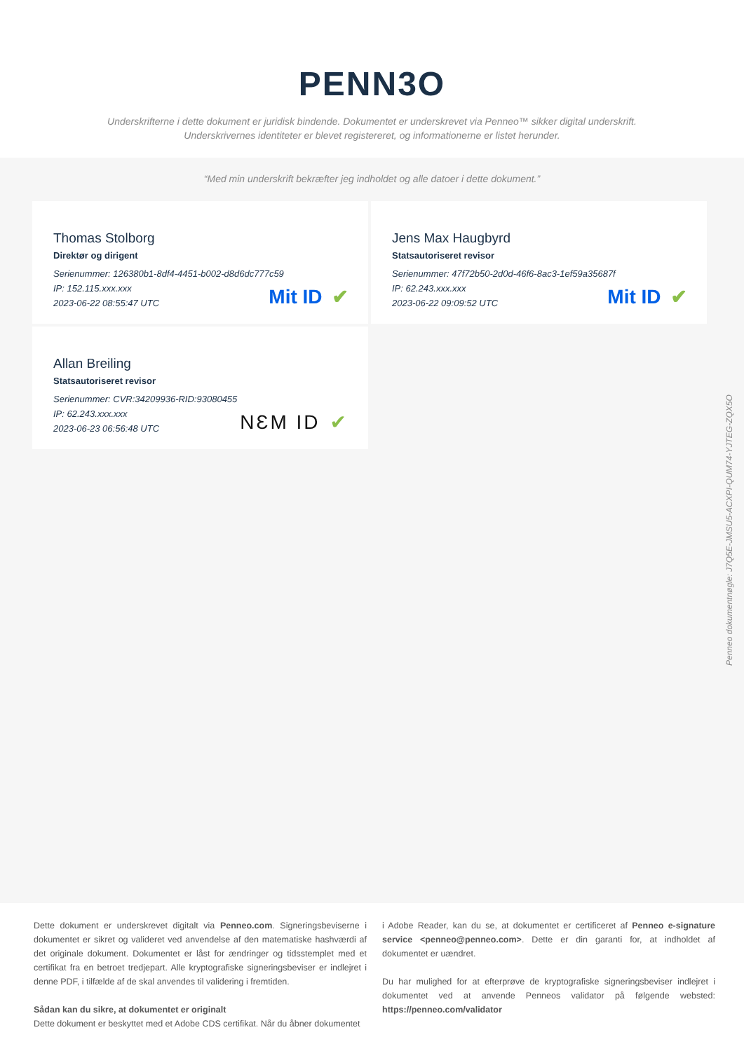PENN3O
Underskrifterne i dette dokument er juridisk bindende. Dokumentet er underskrevet via Penneo™ sikker digital underskrift.
Underskrivernes identiteter er blevet registereret, og informationerne er listet herunder.
“Med min underskrift bekræfter jeg indholdet og alle datoer i dette dokument.”
Thomas Stolborg
Direktør og dirigent
Serienummer: 126380b1-8df4-4451-b002-d8d6dc777c59
IP: 152.115.xxx.xxx
2023-06-22 08:55:47 UTC
Mit ID ✔
Jens Max Haugbyrd
Statsautoriseret revisor
Serienummer: 47f72b50-2d0d-46f6-8ac3-1ef59a35687f
IP: 62.243.xxx.xxx
2023-06-22 09:09:52 UTC
Mit ID ✔
Allan Breiling
Statsautoriseret revisor
Serienummer: CVR:34209936-RID:93080455
IP: 62.243.xxx.xxx
2023-06-23 06:56:48 UTC
NƐM ID ✔
Penneo dokumentnøgle: J7Q5E-JMSU5-ACXPI-QUM74-YJTEG-ZQX5O
Dette dokument er underskrevet digitalt via Penneo.com. Signeringsbeviserne i dokumentet er sikret og valideret ved anvendelse af den matematiske hashværdi af det originale dokument. Dokumentet er låst for ændringer og tidsstemplet med et certifikat fra en betroet tredjepart. Alle kryptografiske signeringsbeviser er indlejret i denne PDF, i tilfælde af de skal anvendes til validering i fremtiden.
Sådan kan du sikre, at dokumentet er originalt
Dette dokument er beskyttet med et Adobe CDS certifikat. Når du åbner dokumentet
i Adobe Reader, kan du se, at dokumentet er certificeret af Penneo e-signature service <penneo@penneo.com>. Dette er din garanti for, at indholdet af dokumentet er uændret.
Du har mulighed for at efterprøve de kryptografiske signeringsbeviser indlejret i dokumentet ved at anvende Penneos validator på følgende websted: https://penneo.com/validator